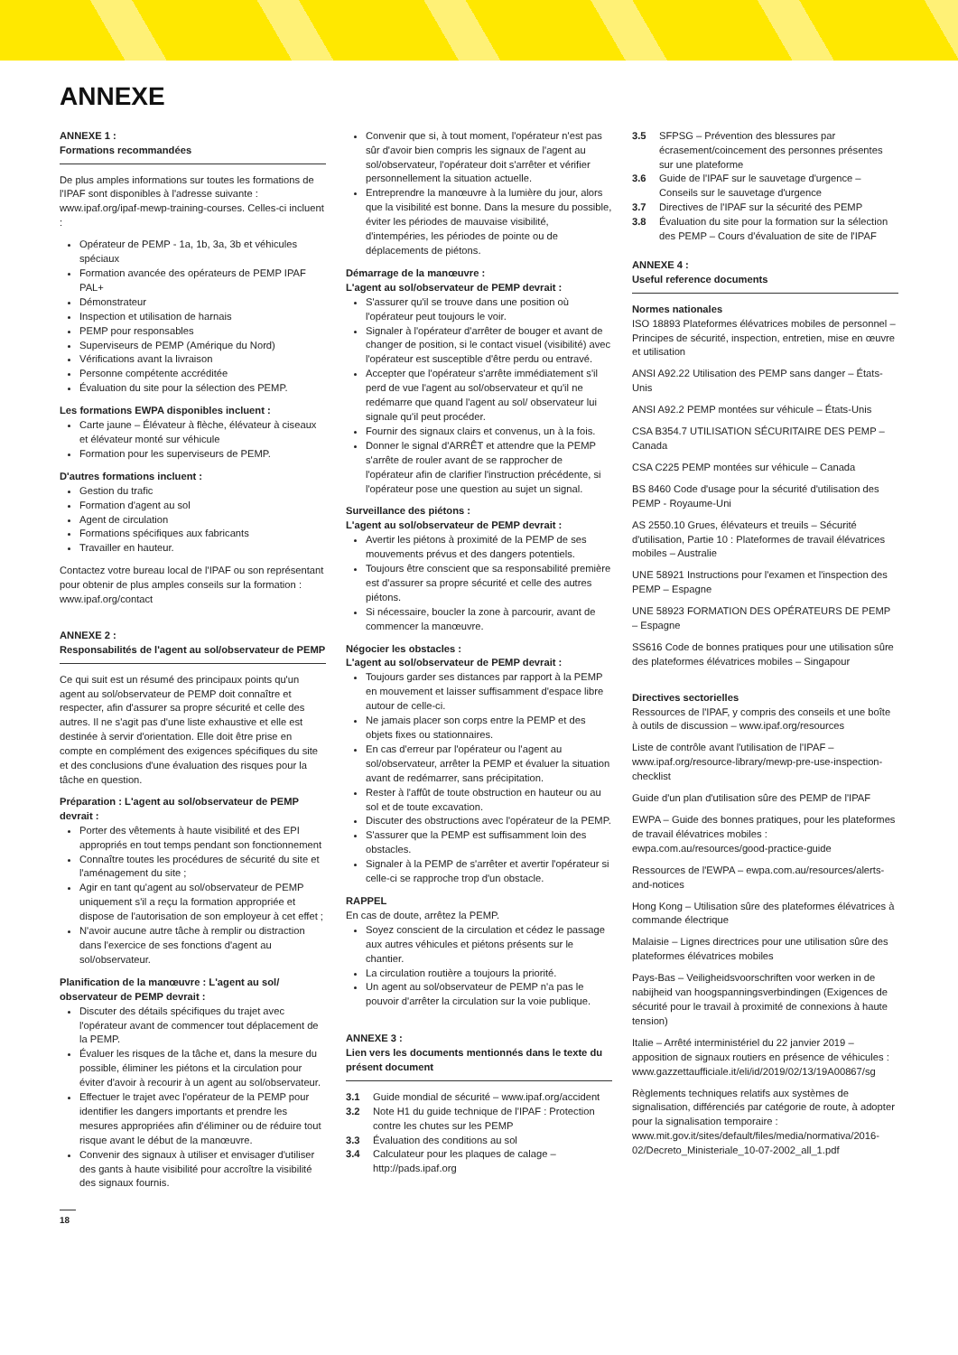ANNEXE
ANNEXE 1 :
Formations recommandées
De plus amples informations sur toutes les formations de l'IPAF sont disponibles à l'adresse suivante : www.ipaf.org/ipaf-mewp-training-courses. Celles-ci incluent :
Opérateur de PEMP - 1a, 1b, 3a, 3b et véhicules spéciaux
Formation avancée des opérateurs de PEMP IPAF PAL+
Démonstrateur
Inspection et utilisation de harnais
PEMP pour responsables
Superviseurs de PEMP (Amérique du Nord)
Vérifications avant la livraison
Personne compétente accréditée
Évaluation du site pour la sélection des PEMP.
Les formations EWPA disponibles incluent :
Carte jaune – Élévateur à flèche, élévateur à ciseaux et élévateur monté sur véhicule
Formation pour les superviseurs de PEMP.
D'autres formations incluent :
Gestion du trafic
Formation d'agent au sol
Agent de circulation
Formations spécifiques aux fabricants
Travailler en hauteur.
Contactez votre bureau local de l'IPAF ou son représentant pour obtenir de plus amples conseils sur la formation : www.ipaf.org/contact
ANNEXE 2 :
Responsabilités de l'agent au sol/observateur de PEMP
Ce qui suit est un résumé des principaux points qu'un agent au sol/observateur de PEMP doit connaître et respecter, afin d'assurer sa propre sécurité et celle des autres. Il ne s'agit pas d'une liste exhaustive et elle est destinée à servir d'orientation. Elle doit être prise en compte en complément des exigences spécifiques du site et des conclusions d'une évaluation des risques pour la tâche en question.
Préparation : L'agent au sol/observateur de PEMP devrait :
Porter des vêtements à haute visibilité et des EPI appropriés en tout temps pendant son fonctionnement
Connaître toutes les procédures de sécurité du site et l'aménagement du site ;
Agir en tant qu'agent au sol/observateur de PEMP uniquement s'il a reçu la formation appropriée et dispose de l'autorisation de son employeur à cet effet ;
N'avoir aucune autre tâche à remplir ou distraction dans l'exercice de ses fonctions d'agent au sol/observateur.
Planification de la manœuvre : L'agent au sol/ observateur de PEMP devrait :
Discuter des détails spécifiques du trajet avec l'opérateur avant de commencer tout déplacement de la PEMP.
Évaluer les risques de la tâche et, dans la mesure du possible, éliminer les piétons et la circulation pour éviter d'avoir à recourir à un agent au sol/observateur.
Effectuer le trajet avec l'opérateur de la PEMP pour identifier les dangers importants et prendre les mesures appropriées afin d'éliminer ou de réduire tout risque avant le début de la manœuvre.
Convenir des signaux à utiliser et envisager d'utiliser des gants à haute visibilité pour accroître la visibilité des signaux fournis.
Convenir que si, à tout moment, l'opérateur n'est pas sûr d'avoir bien compris les signaux de l'agent au sol/observateur, l'opérateur doit s'arrêter et vérifier personnellement la situation actuelle.
Entreprendre la manœuvre à la lumière du jour, alors que la visibilité est bonne. Dans la mesure du possible, éviter les périodes de mauvaise visibilité, d'intempéries, les périodes de pointe ou de déplacements de piétons.
Démarrage de la manœuvre :
L'agent au sol/observateur de PEMP devrait :
S'assurer qu'il se trouve dans une position où l'opérateur peut toujours le voir.
Signaler à l'opérateur d'arrêter de bouger et avant de changer de position, si le contact visuel (visibilité) avec l'opérateur est susceptible d'être perdu ou entravé.
Accepter que l'opérateur s'arrête immédiatement s'il perd de vue l'agent au sol/observateur et qu'il ne redémarre que quand l'agent au sol/ observateur lui signale qu'il peut procéder.
Fournir des signaux clairs et convenus, un à la fois.
Donner le signal d'ARRÊT et attendre que la PEMP s'arrête de rouler avant de se rapprocher de l'opérateur afin de clarifier l'instruction précédente, si l'opérateur pose une question au sujet un signal.
Surveillance des piétons :
L'agent au sol/observateur de PEMP devrait :
Avertir les piétons à proximité de la PEMP de ses mouvements prévus et des dangers potentiels.
Toujours être conscient que sa responsabilité première est d'assurer sa propre sécurité et celle des autres piétons.
Si nécessaire, boucler la zone à parcourir, avant de commencer la manœuvre.
Négocier les obstacles :
L'agent au sol/observateur de PEMP devrait :
Toujours garder ses distances par rapport à la PEMP en mouvement et laisser suffisamment d'espace libre autour de celle-ci.
Ne jamais placer son corps entre la PEMP et des objets fixes ou stationnaires.
En cas d'erreur par l'opérateur ou l'agent au sol/observateur, arrêter la PEMP et évaluer la situation avant de redémarrer, sans précipitation.
Rester à l'affût de toute obstruction en hauteur ou au sol et de toute excavation.
Discuter des obstructions avec l'opérateur de la PEMP.
S'assurer que la PEMP est suffisamment loin des obstacles.
Signaler à la PEMP de s'arrêter et avertir l'opérateur si celle-ci se rapproche trop d'un obstacle.
RAPPEL
En cas de doute, arrêtez la PEMP.
Soyez conscient de la circulation et cédez le passage aux autres véhicules et piétons présents sur le chantier.
La circulation routière a toujours la priorité.
Un agent au sol/observateur de PEMP n'a pas le pouvoir d'arrêter la circulation sur la voie publique.
ANNEXE 3 :
Lien vers les documents mentionnés dans le texte du présent document
3.1 Guide mondial de sécurité – www.ipaf.org/accident
3.2 Note H1 du guide technique de l'IPAF : Protection contre les chutes sur les PEMP
3.3 Évaluation des conditions au sol
3.4 Calculateur pour les plaques de calage – http://pads.ipaf.org
3.5 SFPSG – Prévention des blessures par écrasement/coincement des personnes présentes sur une plateforme
3.6 Guide de l'IPAF sur le sauvetage d'urgence – Conseils sur le sauvetage d'urgence
3.7 Directives de l'IPAF sur la sécurité des PEMP
3.8 Évaluation du site pour la formation sur la sélection des PEMP – Cours d'évaluation de site de l'IPAF
ANNEXE 4 :
Useful reference documents
Normes nationales
ISO 18893 Plateformes élévatrices mobiles de personnel – Principes de sécurité, inspection, entretien, mise en œuvre et utilisation
ANSI A92.22 Utilisation des PEMP sans danger – États-Unis
ANSI A92.2 PEMP montées sur véhicule – États-Unis
CSA B354.7 UTILISATION SÉCURITAIRE DES PEMP – Canada
CSA C225 PEMP montées sur véhicule – Canada
BS 8460 Code d'usage pour la sécurité d'utilisation des PEMP - Royaume-Uni
AS 2550.10 Grues, élévateurs et treuils – Sécurité d'utilisation, Partie 10 : Plateformes de travail élévatrices mobiles – Australie
UNE 58921 Instructions pour l'examen et l'inspection des PEMP – Espagne
UNE 58923 FORMATION DES OPÉRATEURS DE PEMP – Espagne
SS616 Code de bonnes pratiques pour une utilisation sûre des plateformes élévatrices mobiles – Singapour
Directives sectorielles
Ressources de l'IPAF, y compris des conseils et une boîte à outils de discussion – www.ipaf.org/resources
Liste de contrôle avant l'utilisation de l'IPAF – www.ipaf.org/resource-library/mewp-pre-use-inspection-checklist
Guide d'un plan d'utilisation sûre des PEMP de l'IPAF
EWPA – Guide des bonnes pratiques, pour les plateformes de travail élévatrices mobiles : ewpa.com.au/resources/good-practice-guide
Ressources de l'EWPA – ewpa.com.au/resources/alerts-and-notices
Hong Kong – Utilisation sûre des plateformes élévatrices à commande électrique
Malaisie – Lignes directrices pour une utilisation sûre des plateformes élévatrices mobiles
Pays-Bas – Veiligheidsvoorschriften voor werken in de nabijheid van hoogspanningsverbindingen (Exigences de sécurité pour le travail à proximité de connexions à haute tension)
Italie – Arrêté interministériel du 22 janvier 2019 – apposition de signaux routiers en présence de véhicules : www.gazzettaufficiale.it/eli/id/2019/02/13/19A00867/sg
Règlements techniques relatifs aux systèmes de signalisation, différenciés par catégorie de route, à adopter pour la signalisation temporaire : www.mit.gov.it/sites/default/files/media/normativa/2016-02/Decreto_Ministeriale_10-07-2002_all_1.pdf
18